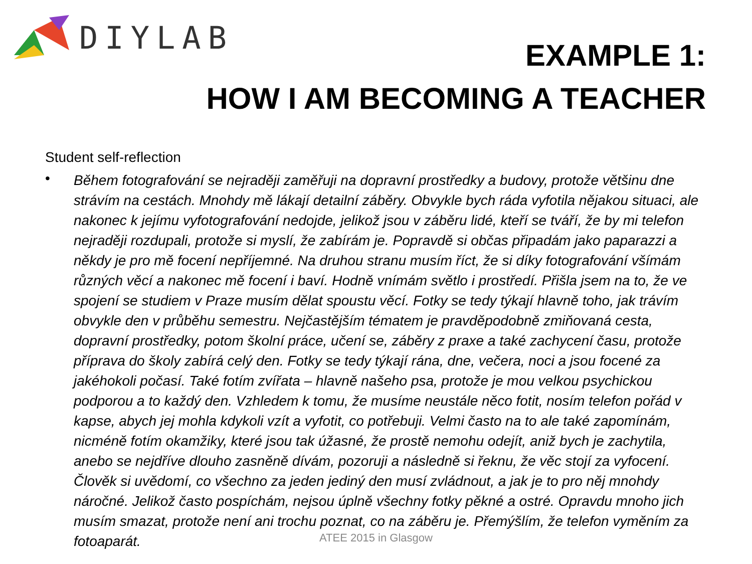DIYLAB
EXAMPLE 1:
HOW I AM BECOMING A TEACHER
Student self-reflection
•
Během fotografování se nejraději zaměřuji na dopravní prostředky a budovy, protože většinu dne strávím na cestách. Mnohdy mě lákají detailní záběry. Obvykle bych ráda vyfotila nějakou situaci, ale nakonec k jejímu vyfotografování nedojde, jelikož jsou v záběru lidé, kteří se tváří, že by mi telefon nejraději rozdupali, protože si myslí, že zabírám je. Popravdě si občas připadám jako paparazzi a někdy je pro mě focení nepříjemné. Na druhou stranu musím říct, že si díky fotografování všímám různých věcí a nakonec mě focení i baví. Hodně vnímám světlo i prostředí. Přišla jsem na to, že ve spojení se studiem v Praze musím dělat spoustu věcí. Fotky se tedy týkají hlavně toho, jak trávím obvykle den v průběhu semestru. Nejčastějším tématem je pravděpodobně zmiňovaná cesta, dopravní prostředky, potom školní práce, učení se, záběry z praxe a také zachycení času, protože příprava do školy zabírá celý den. Fotky se tedy týkají rána, dne, večera, noci a jsou focené za jakéhokoli počasí. Také fotím zvířata – hlavně našeho psa, protože je mou velkou psychickou podporou a to každý den. Vzhledem k tomu, že musíme neustále něco fotit, nosím telefon pořád v kapse, abych jej mohla kdykoli vzít a vyfotit, co potřebuji. Velmi často na to ale také zapomínám, nicméně fotím okamžiky, které jsou tak úžasné, že prostě nemohu odejít, aniž bych je zachytila, anebo se nejdříve dlouho zasněně dívám, pozoruji a následně si řeknu, že věc stojí za vyfocení. Člověk si uvědomí, co všechno za jeden jediný den musí zvládnout, a jak je to pro něj mnohdy náročné. Jelikož často pospíchám, nejsou úplně všechny fotky pěkné a ostré. Opravdu mnoho jich musím smazat, protože není ani trochu poznat, co na záběru je. Přemýšlím, že telefon vyměním za fotoaparát.
ATEE 2015 in Glasgow